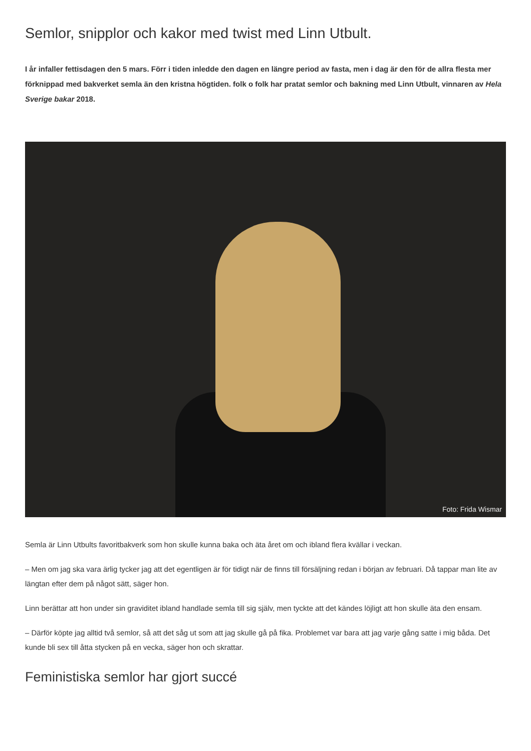Semlor, snipplor och kakor med twist med Linn Utbult.
I år infaller fettisdagen den 5 mars. Förr i tiden inledde den dagen en längre period av fasta, men i dag är den för de allra flesta mer förknippad med bakverket semla än den kristna högtiden. folk o folk har pratat semlor och bakning med Linn Utbult, vinnaren av Hela Sverige bakar 2018.
Foto: Frida Wismar
Semla är Linn Utbults favoritbakverk som hon skulle kunna baka och äta året om och ibland flera kvällar i veckan.
– Men om jag ska vara ärlig tycker jag att det egentligen är för tidigt när de finns till försäljning redan i början av februari. Då tappar man lite av längtan efter dem på något sätt, säger hon.
Linn berättar att hon under sin graviditet ibland handlade semla till sig själv, men tyckte att det kändes löjligt att hon skulle äta den ensam.
– Därför köpte jag alltid två semlor, så att det såg ut som att jag skulle gå på fika. Problemet var bara att jag varje gång satte i mig båda. Det kunde bli sex till åtta stycken på en vecka, säger hon och skrattar.
Feministiska semlor har gjort succé